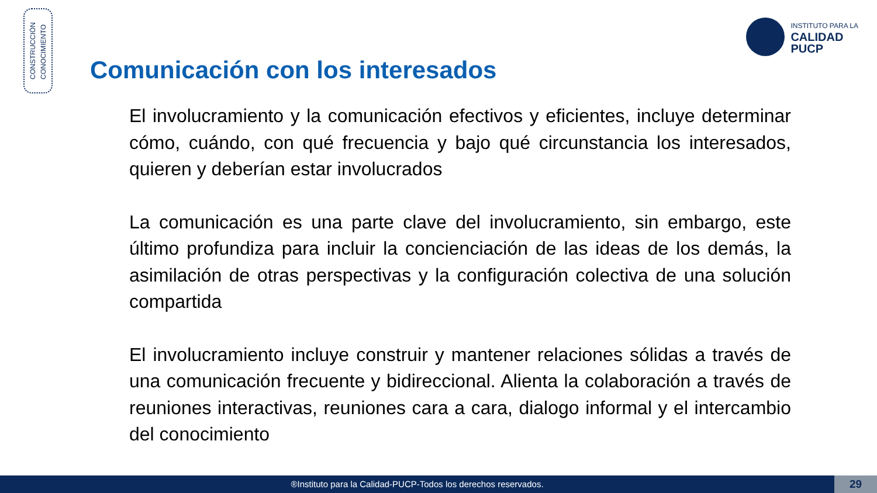CONSTRUCCIÓN
CONOCIMIENTO
INSTITUTO PARA LA
CALIDAD
PUCP
Comunicación con los interesados
El involucramiento y la comunicación efectivos y eficientes, incluye determinar cómo, cuándo, con qué frecuencia y bajo qué circunstancia los interesados, quieren y deberían estar involucrados
La comunicación es una parte clave del involucramiento, sin embargo, este último profundiza para incluir la concienciación de las ideas de los demás, la asimilación de otras perspectivas y la configuración colectiva de una solución compartida
El involucramiento incluye construir y mantener relaciones sólidas a través de una comunicación frecuente y bidireccional. Alienta la colaboración a través de reuniones interactivas, reuniones cara a cara, dialogo informal y el intercambio del conocimiento
®Instituto para la Calidad-PUCP-Todos los derechos reservados. 29